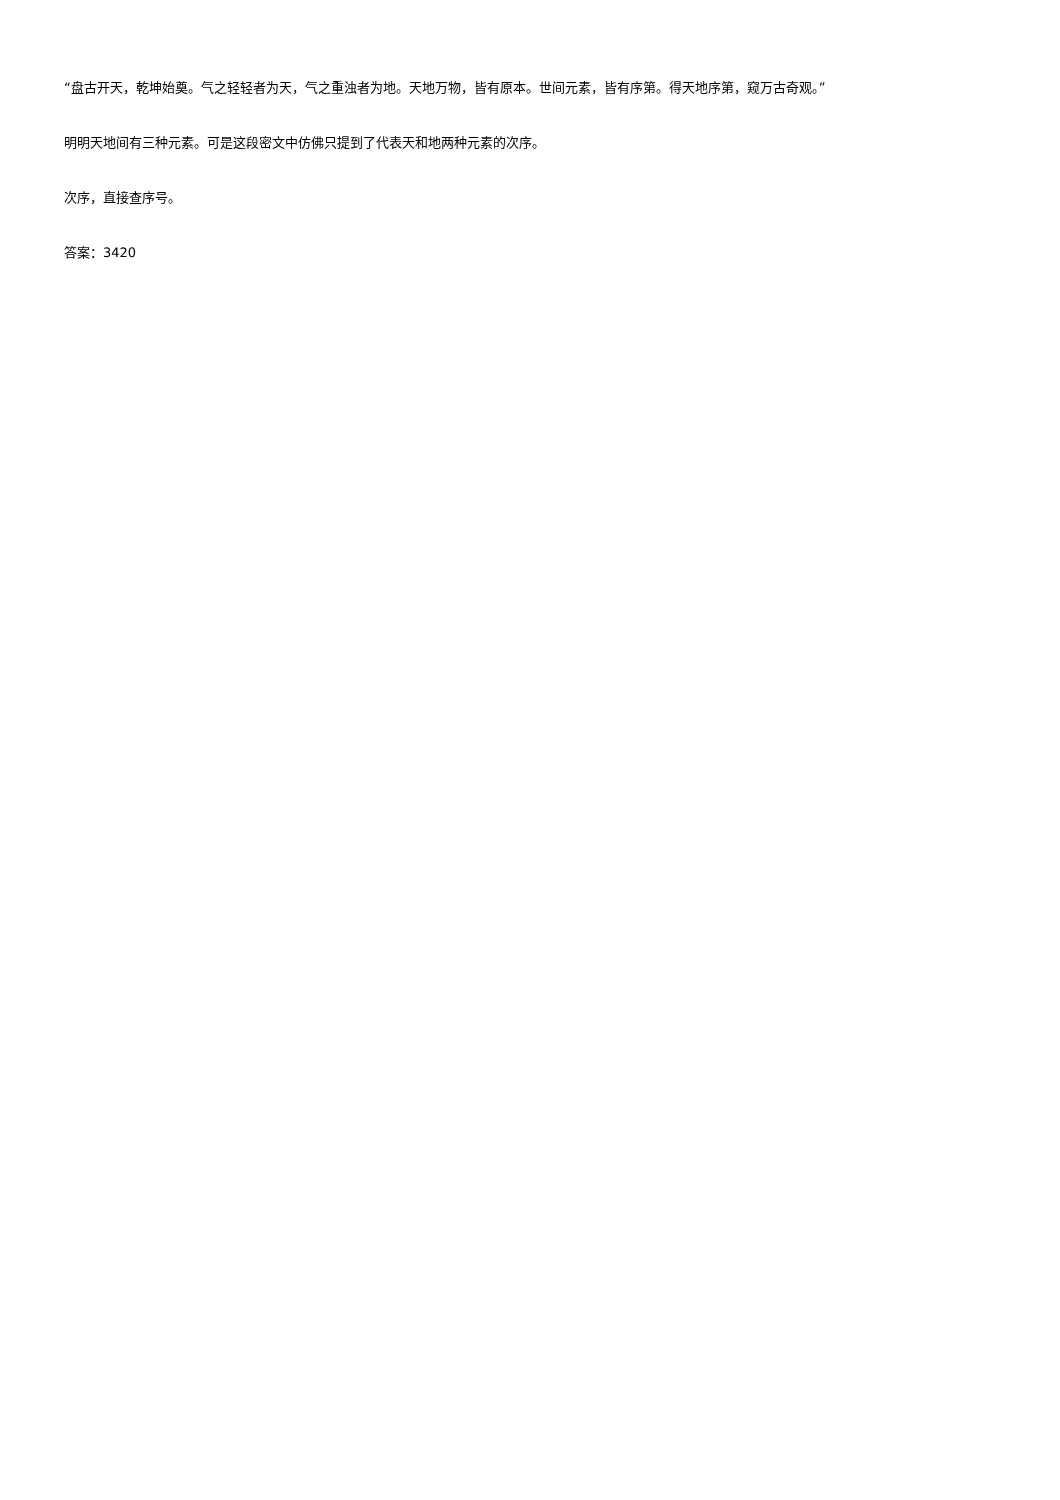“盘古开天，乾坤始奠。气之轻轻者为天，气之重浊者为地。天地万物，皆有原本。世间元素，皆有序第。得天地序第，窥万古奇观。”
明明天地间有三种元素。可是这段密文中仿佛只提到了代表天和地两种元素的次序。
次序，直接查序号。
答案：3420